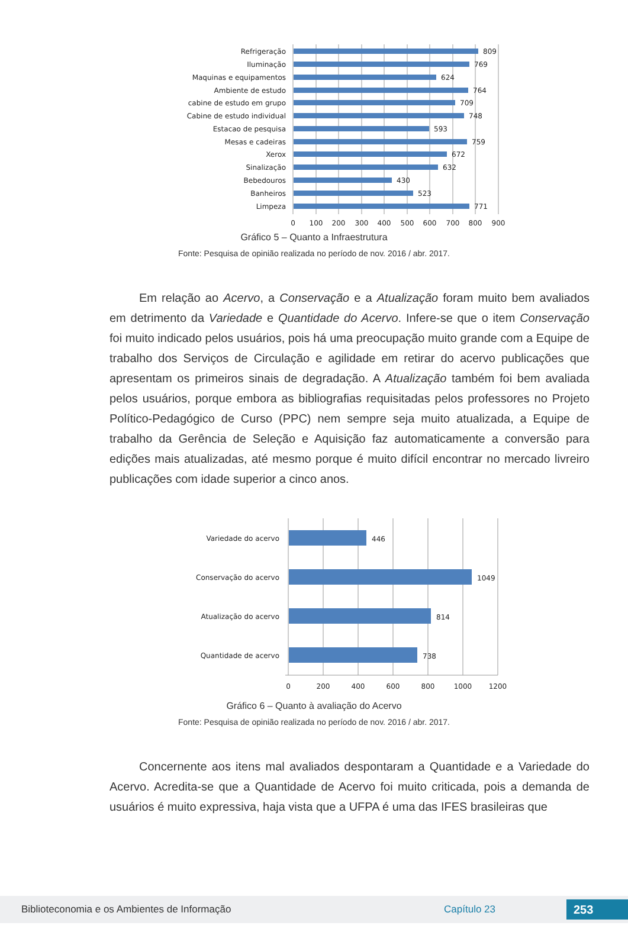Refrigeração
Iluminação
Maquinas e equipamentos
Ambiente de estudo
cabine de estudo em grupo
Cabine de estudo individual
Estacao de pesquisa
Mesas e cadeiras
Xerox
Sinalização
Bebedouros
Banheiros
Limpeza
809
769
624
764
709
748
593
759
672
632
430
523
771
0
100
200
300
400
500
600
700
800
900
Gráfico 5 – Quanto a Infraestrutura
Fonte: Pesquisa de opinião realizada no período de nov. 2016 / abr. 2017.
Em relação ao Acervo, a Conservação e a Atualização foram muito bem avaliados em detrimento da Variedade e Quantidade do Acervo. Infere-se que o item Conservação foi muito indicado pelos usuários, pois há uma preocupação muito grande com a Equipe de trabalho dos Serviços de Circulação e agilidade em retirar do acervo publicações que apresentam os primeiros sinais de degradação. A Atualização também foi bem avaliada pelos usuários, porque embora as bibliografias requisitadas pelos professores no Projeto Político-Pedagógico de Curso (PPC) nem sempre seja muito atualizada, a Equipe de trabalho da Gerência de Seleção e Aquisição faz automaticamente a conversão para edições mais atualizadas, até mesmo porque é muito difícil encontrar no mercado livreiro publicações com idade superior a cinco anos.
Variedade do acervo
Conservação do acervo
Atualização do acervo
Quantidade de acervo
446
1049
814
738
0
200
400
600
800
1000
1200
Gráfico 6 – Quanto à avaliação do Acervo
Fonte: Pesquisa de opinião realizada no período de nov. 2016 / abr. 2017.
Concernente aos itens mal avaliados despontaram a Quantidade e a Variedade do Acervo. Acredita-se que a Quantidade de Acervo foi muito criticada, pois a demanda de usuários é muito expressiva, haja vista que a UFPA é uma das IFES brasileiras que
Biblioteconomia e os Ambientes de Informação Capítulo 23 253